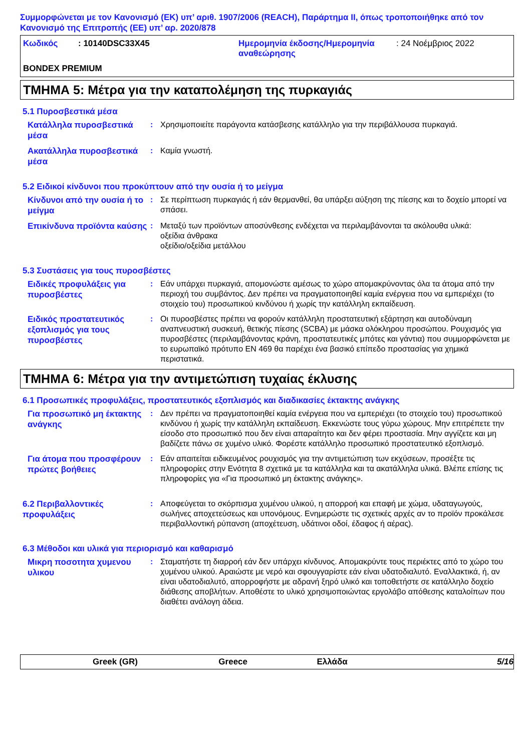Συμμορφώνεται με τον Κανονισμό (ΕΚ) υπ’ αριθ. 1907/2006 (REACH), Παράρτημα II, όπως τροποποιήθηκε από τον Κανονισμό της Επιτροπής (ΕΕ) υπ’ αρ. 2020/878
Κωδικός: 10140DSC33X45
Ημερομηνία έκδοσης/Ημερομηνία αναθεώρησης: 24 Νοέμβριος 2022
BONDEX PREMIUM
ΤΜΗΜΑ 5: Μέτρα για την καταπολέμηση της πυρκαγιάς
5.1 Πυροσβεστικά μέσα
Κατάλληλα πυροσβεστικά μέσα
: Χρησιμοποιείτε παράγοντα κατάσβεσης κατάλληλο για την περιβάλλουσα πυρκαγιά.
Ακατάλληλα πυροσβεστικά μέσα
: Καμία γνωστή.
5.2 Ειδικοί κίνδυνοι που προκύπτουν από την ουσία ή το μείγμα
Κίνδυνοι από την ουσία ή το μείγμα
: Σε περίπτωση πυρκαγιάς ή εάν θερμανθεί, θα υπάρξει αύξηση της πίεσης και το δοχείο μπορεί να σπάσει.
Επικίνδυνα προϊόντα καύσης
: Μεταξύ των προϊόντων αποσύνθεσης ενδέχεται να περιλαμβάνονται τα ακόλουθα υλικά:
οξείδια άνθρακα
οξείδιο/οξείδια μετάλλου
5.3 Συστάσεις για τους πυροσβέστες
Ειδικές προφυλάξεις για πυροσβέστες
: Εάν υπάρχει πυρκαγιά, απομονώστε αμέσως το χώρο απομακρύνοντας όλα τα άτομα από την περιοχή του συμβάντος. Δεν πρέπει να πραγματοποιηθεί καμία ενέργεια που να εμπεριέχει (το στοιχείο του) προσωπικού κινδύνου ή χωρίς την κατάλληλη εκπαίδευση.
Ειδικός προστατευτικός εξοπλισμός για τους πυροσβέστες
: Οι πυροσβέστες πρέπει να φορούν κατάλληλη προστατευτική εξάρτηση και αυτοδύναμη αναπνευστική συσκευή, θετικής πίεσης (SCBA) με μάσκα ολόκληρου προσώπου. Ρουχισμός για πυροσβέστες (περιλαμβάνοντας κράνη, προστατευτικές μπότες και γάντια) που συμμορφώνεται με το ευρωπαϊκό πρότυπο EN 469 θα παρέχει ένα βασικό επίπεδο προστασίας για χημικά περιστατικά.
ΤΜΗΜΑ 6: Μέτρα για την αντιμετώπιση τυχαίας έκλυσης
6.1 Προσωπικές προφυλάξεις, προστατευτικός εξοπλισμός και διαδικασίες έκτακτης ανάγκης
Για προσωπικό μη έκτακτης ανάγκης
: Δεν πρέπει να πραγματοποιηθεί καμία ενέργεια που να εμπεριέχει (το στοιχείο του) προσωπικού κινδύνου ή χωρίς την κατάλληλη εκπαίδευση. Εκκενώστε τους γύρω χώρους. Μην επιτρέπετε την είσοδο στο προσωπικό που δεν είναι απαραίτητο και δεν φέρει προστασία. Μην αγγίζετε και μη βαδίζετε πάνω σε χυμένο υλικό. Φορέστε κατάλληλο προσωπικό προστατευτικό εξοπλισμό.
Για άτομα που προσφέρουν πρώτες βοήθειες
: Εάν απαιτείται ειδικευμένος ρουχισμός για την αντιμετώπιση των εκχύσεων, προσέξτε τις πληροφορίες στην Ενότητα 8 σχετικά με τα κατάλληλα και τα ακατάλληλα υλικά. Βλέπε επίσης τις πληροφορίες για «Για προσωπικό μη έκτακτης ανάγκης».
6.2 Περιβαλλοντικές προφυλάξεις
: Αποφεύγεται το σκόρπισμα χυμένου υλικού, η απορροή και επαφή με χώμα, υδαταγωγούς, σωλήνες αποχετεύσεως και υπονόμους. Ενημερώστε τις σχετικές αρχές αν το προϊόν προκάλεσε περιβαλλοντική ρύπανση (αποχέτευση, υδάτινοι οδοί, έδαφος ή αέρας).
6.3 Μέθοδοι και υλικά για περιορισμό και καθαρισμό
Μικρη ποσοτητα χυμενου υλικου
: Σταματήστε τη διαρροή εάν δεν υπάρχει κίνδυνος. Απομακρύντε τους περιέκτες από το χώρο του χυμένου υλικού. Αραιώστε με νερό και σφουγγαρίστε εάν είναι υδατοδιαλυτό. Εναλλακτικά, ή, αν είναι υδατοδιαλυτό, απορροφήστε με αδρανή ξηρό υλικό και τοποθετήστε σε κατάλληλο δοχείο διάθεσης αποβλήτων. Αποθέστε το υλικό χρησιμοποιώντας εργολάβο απόθεσης καταλοίπων που διαθέτει ανάλογη άδεια.
Greek (GR) Greece Ελλάδα 5/16